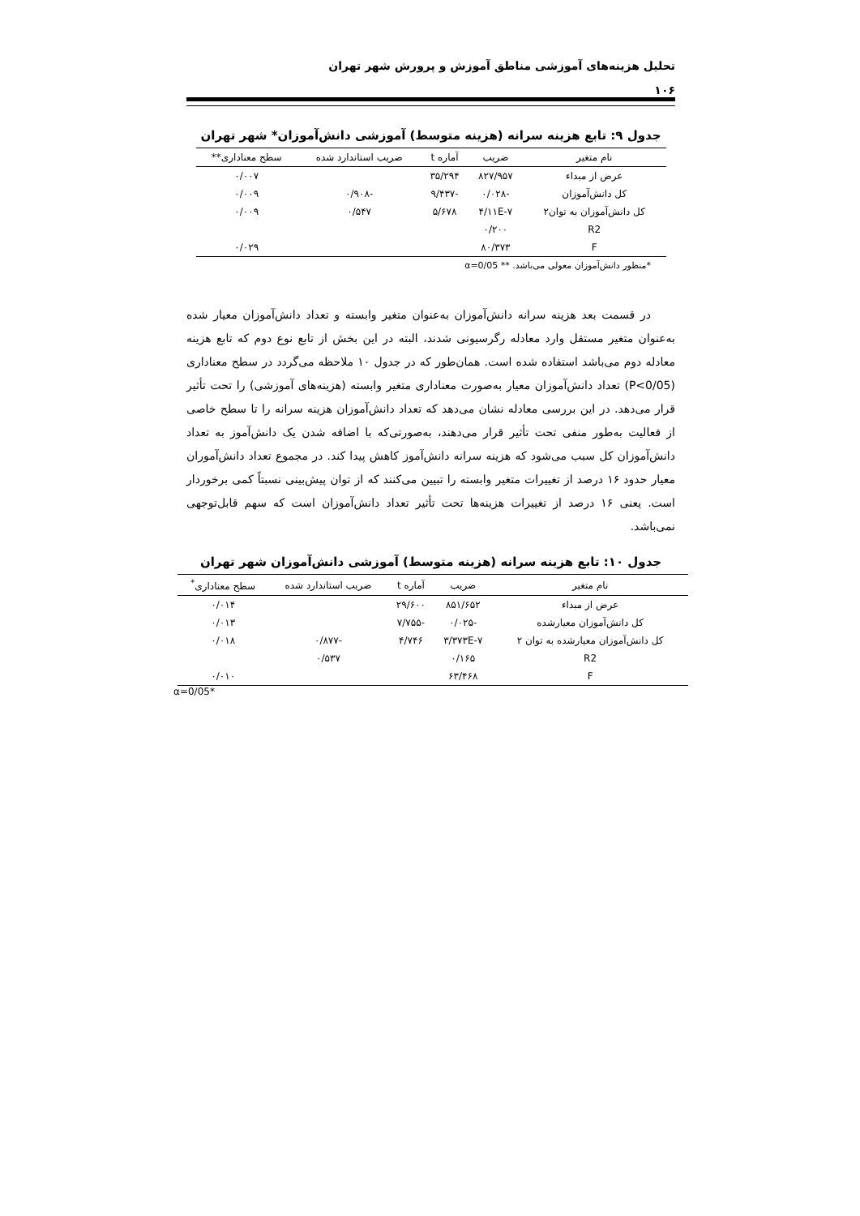تحلیل هزینه‌های آموزشی مناطق آموزش و پرورش شهر تهران
۱۰۶
جدول ۹: تابع هزینه سرانه (هزینه متوسط) آموزشی دانش‌آموزان* شهر تهران
| نام متغیر | ضریب | آماره t | ضریب استاندارد شده | سطح معناداری** |
| --- | --- | --- | --- | --- |
| عرض از مبداء | ۸۲۷/۹۵۷ | ۳۵/۲۹۴ | | ۰/۰۰۷ |
| کل دانش‌آموزان | -۰/۰۲۸ | -۹/۴۳۷ | -۰/۹۰۸ | ۰/۰۰۹ |
| کل دانش‌آموزان به توان۲ | ۴/۱۱E-۷ | ۵/۶۷۸ | ۰/۵۴۷ | ۰/۰۰۹ |
| R2 | ۰/۲۰۰ | | | |
| F | ۸۰/۳۷۳ | | | ۰/۰۲۹ |
*منظور دانش‌آموزان معولی می‌باشد. ** α=0/05
در قسمت بعد هزینه سرانه دانش‌آموزان به‌عنوان متغیر وابسته و تعداد دانش‌آموزان معیار شده به‌عنوان متغیر مستقل وارد معادله رگرسیونی شدند، البته در این بخش از تابع نوع دوم که تابع هزینه معادله دوم می‌باشد استفاده شده است. همان‌طور که در جدول ۱۰ ملاحظه می‌گردد در سطح معناداری (P<0/05) تعداد دانش‌آموزان معیار به‌صورت معناداری متغیر وابسته (هزینه‌های آموزشی) را تحت تأثیر قرار می‌دهد. در این بررسی معادله نشان می‌دهد که تعداد دانش‌آموزان هزینه سرانه را تا سطح خاصی از فعالیت به‌طور منفی تحت تأثیر قرار می‌دهند، به‌صورتی‌که با اضافه شدن یک دانش‌آموز به تعداد دانش‌آموزان کل سبب می‌شود که هزینه سرانه دانش‌آموز کاهش پیدا کند. در مجموع تعداد دانش‌آموران معیار حدود ۱۶ درصد از تغییرات متغیر وابسته را تبیین می‌کنند که از توان پیش‌بینی نسبتاً کمی برخوردار است. یعنی ۱۶ درصد از تغییرات هزینه‌ها تحت تأثیر تعداد دانش‌آموزان است که سهم قابل‌توجهی نمی‌باشد.
جدول ۱۰: تابع هزینه سرانه (هزینه متوسط) آموزشی دانش‌آموزان شهر تهران
| نام متغیر | ضریب | آماره t | ضریب استاندارد شده | سطح معناداری<sup>*</sup> |
| --- | --- | --- | --- | --- |
| عرض از مبداء | ۸۵۱/۶۵۲ | ۲۹/۶۰۰ | | ۰/۰۱۴ |
| کل دانش‌آموزان معیارشده | -۰/۰۲۵ | -۷/۷۵۵ | | ۰/۰۱۳ |
| کل دانش‌آموزان معیارشده به توان ۲ | ۳/۳۷۳E-۷ | ۴/۷۴۶ | -۰/۸۷۷ | ۰/۰۱۸ |
| R2 | ۰/۱۶۵ | | ۰/۵۳۷ | |
| F | ۶۳/۴۶۸ | | | ۰/۰۱۰ |
α=0/05*